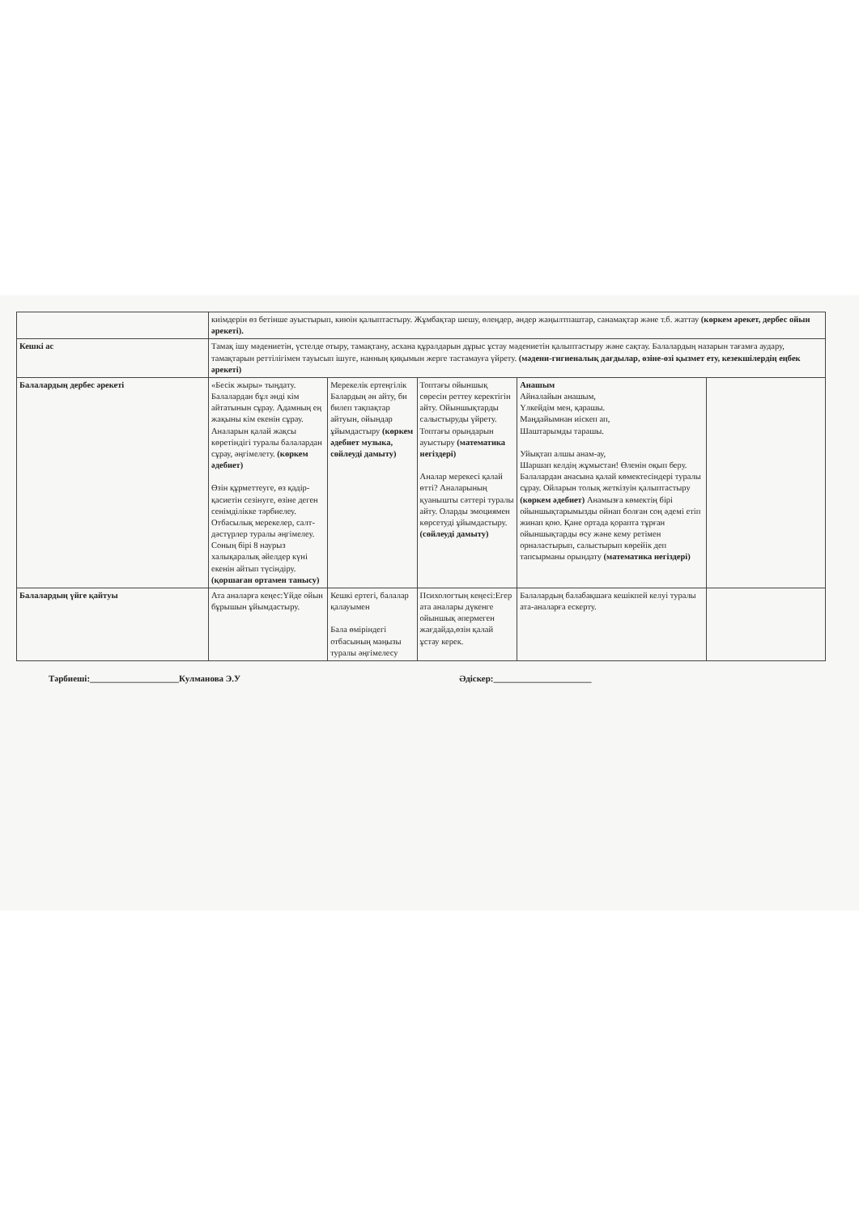| | киімдерін өз бетінше ауыстырып, киюін қалыптастыру. Жұмбақтар шешу, өлеңдер, әндер жаңылтпаштар, санамақтар және т.б. жаттау (көркем әрекет, дербес ойын әрекеті). | | | | |
| Кешкі ас | Тамақ ішу мәдениетін, үстелде отыру, тамақтану, асхана құралдарын дұрыс ұстау мәдениетін қалыптастыру және сақтау. Балалардың назарын тағамға аудару, тамақтарын реттілігімен тауысып ішуге, нанның қиқымын жерге тастамауға үйрету. (мәдени-гигиеналық дағдылар, өзіне-өзі қызмет ету, кезекшілердің еңбек әрекеті) | | | | |
| Балалардың дербес әрекеті | «Бесік жыры» тыңдату. Балалардан бұл әнді кім айтатынын сұрау. Адамның ең жақыны кім екенін сұрау. Аналарын қалай жақсы көретіндігі туралы балалардан сұрау, әңгімелету. (көркем әдебиет) Өзін құрметтеуге, өз қадір-қасиетін сезінуге, өзіне деген сенімділікке тәрбиелеу. Отбасылық мерекелер, салт-дәстүрлер туралы әңгімелеу. Соның бірі 8 наурыз халықаралық әйелдер күні екенін айтып түсіндіру. (қоршаған ортамен танысу) | Мерекелік ертеңгілік Балардың ән айту, би билеп тақпақтар айтуын, ойындар ұйымдастыру (көркем әдебиет музыка, сөйлеуді дамыту) | Топтағы ойыншық сөресін реттеу керектігін айту. Ойыншықтарды салыстыруды үйрету. Топтағы орындарын ауыстыру (математика негіздері) Аналар мерекесі қалай өтті? Аналарының қуанышты сәттері туралы айту. Оларды эмоциямен көрсетуді ұйымдастыру. (сөйлеуді дамыту) | Анашым Айналайын анашым, Үлкейдім мен, қарашы. Маңдайымнан иіскеп ап, Шаштарымды тарашы. Уйықтап алшы анам-ау, Шаршап келдің жұмыстан! Өленін оқып беру. Балалардан анасына қалай көмектесіндері туралы сұрау. Ойларын толық жеткізуін қалыптастыру (көркем әдебиет) Анамызға көмектің бірі ойыншықтарымызды ойнап болған соң әдемі етіп жинап қою. Қане ортада қорапта тұрған ойыншықтарды өсу және кему ретімен орналастырып, салыстырып көрейік деп тапсырманы орындату (математика негіздері) | |
| Балалардың үйге қайтуы | Ата аналарға кеңес:Үйде ойын бұрышын ұйымдастыру. | Кешкі ертегі, балалар қалауымен Бала өміріндегі отбасының маңызы туралы әңгімелесу | Психологтың кеңесі:Егер ата аналары дүкенге ойыншық әпермеген жағдайда,өзін қалай ұстау керек. | Балалардың балабақшаға кешікпей келуі туралы ата-аналарға ескерту. | |
Тәрбиеші:____________________Кулманова Э.У Әдіскер:______________________